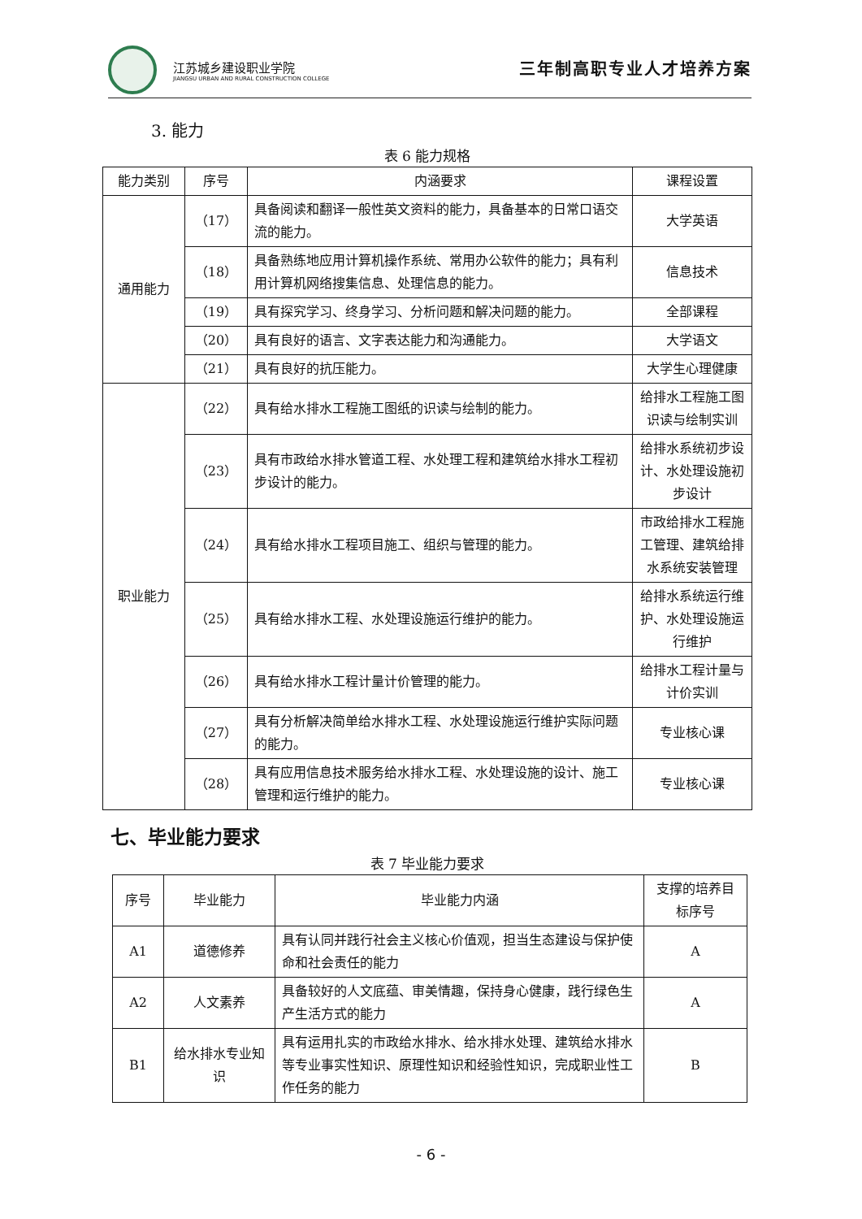江苏城乡建设职业学院
JIANGSU URBAN AND RURAL CONSTRUCTION COLLEGE
三年制高职专业人才培养方案
3. 能力
表 6 能力规格
| 能力类别 | 序号 | 内涵要求 | 课程设置 |
| --- | --- | --- | --- |
| 通用能力 | （17） | 具备阅读和翻译一般性英文资料的能力，具备基本的日常口语交流的能力。 | 大学英语 |
| | （18） | 具备熟练地应用计算机操作系统、常用办公软件的能力；具有利用计算机网络搜集信息、处理信息的能力。 | 信息技术 |
| | （19） | 具有探究学习、终身学习、分析问题和解决问题的能力。 | 全部课程 |
| | （20） | 具有良好的语言、文字表达能力和沟通能力。 | 大学语文 |
| | （21） | 具有良好的抗压能力。 | 大学生心理健康 |
| 职业能力 | （22） | 具有给水排水工程施工图纸的识读与绘制的能力。 | 给排水工程施工图识读与绘制实训 |
| | （23） | 具有市政给水排水管道工程、水处理工程和建筑给水排水工程初步设计的能力。 | 给排水系统初步设计、水处理设施初步设计 |
| | （24） | 具有给水排水工程项目施工、组织与管理的能力。 | 市政给排水工程施工管理、建筑给排水系统安装管理 |
| | （25） | 具有给水排水工程、水处理设施运行维护的能力。 | 给排水系统运行维护、水处理设施运行维护 |
| | （26） | 具有给水排水工程计量计价管理的能力。 | 给排水工程计量与计价实训 |
| | （27） | 具有分析解决简单给水排水工程、水处理设施运行维护实际问题的能力。 | 专业核心课 |
| | （28） | 具有应用信息技术服务给水排水工程、水处理设施的设计、施工管理和运行维护的能力。 | 专业核心课 |
七、毕业能力要求
表 7 毕业能力要求
| 序号 | 毕业能力 | 毕业能力内涵 | 支撑的培养目标序号 |
| --- | --- | --- | --- |
| A1 | 道德修养 | 具有认同并践行社会主义核心价值观，担当生态建设与保护使命和社会责任的能力 | A |
| A2 | 人文素养 | 具备较好的人文底蕴、审美情趣，保持身心健康，践行绿色生产生活方式的能力 | A |
| B1 | 给水排水专业知识 | 具有运用扎实的市政给水排水、给水排水处理、建筑给水排水等专业事实性知识、原理性知识和经验性知识，完成职业性工作任务的能力 | B |
- 6 -